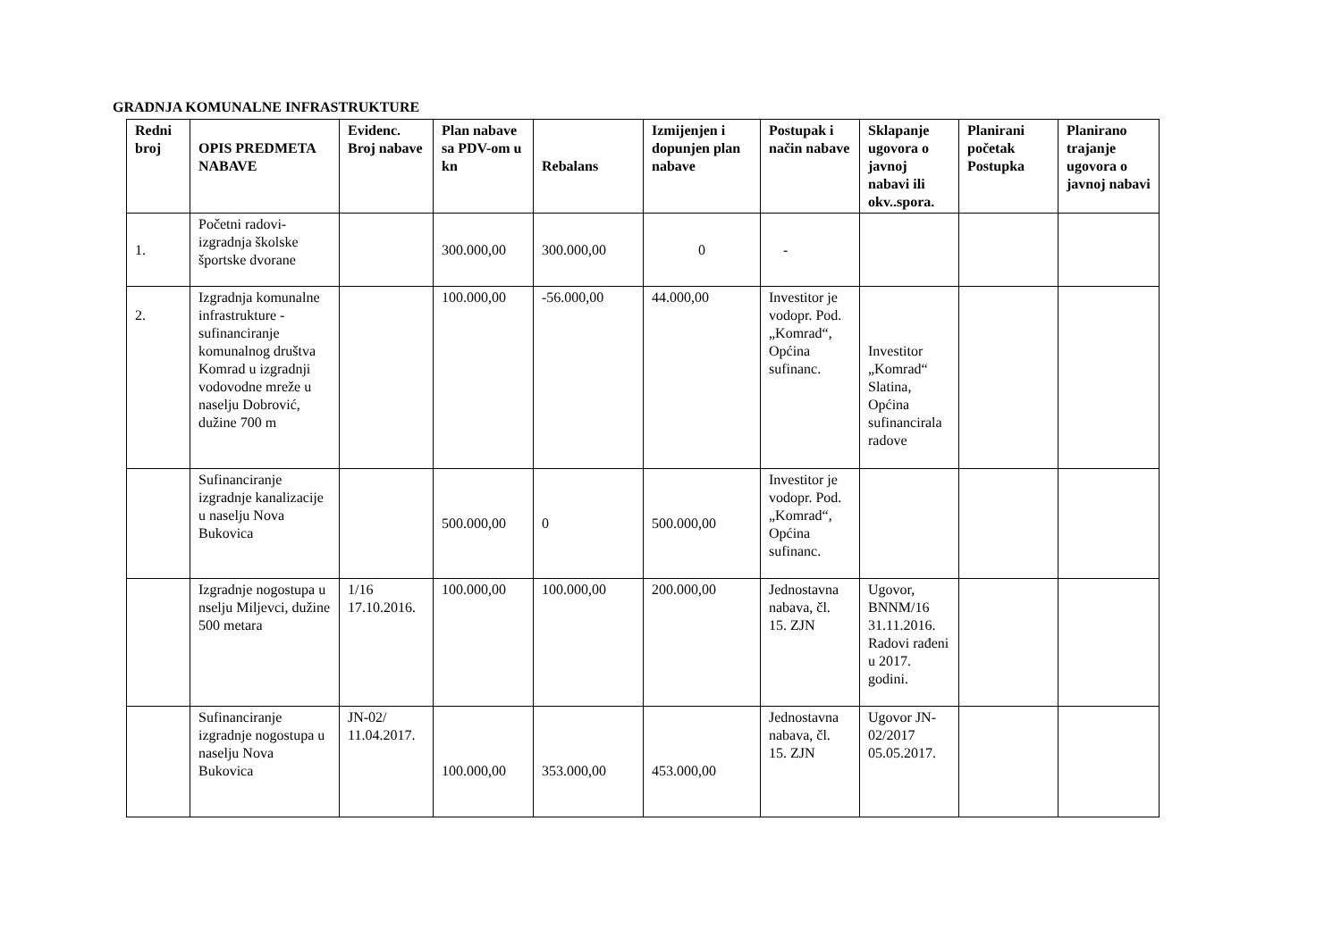GRADNJA KOMUNALNE INFRASTRUKTURE
| Redni broj | OPIS PREDMETA NABAVE | Evidenc. Broj nabave | Plan nabave sa PDV-om u kn | Rebalans | Izmijenjen i dopunjen plan nabave | Postupak i način nabave | Sklapanje ugovora o javnoj nabavi ili okv..spora. | Planirani početak Postupka | Planirano trajanje ugovora o javnoj nabavi |
| --- | --- | --- | --- | --- | --- | --- | --- | --- | --- |
| 1. | Početni radovi-izgradnja školske športske dvorane | | 300.000,00 | 300.000,00 | 0 | - | | | |
| 2. | Izgradnja komunalne infrastrukture -sufinanciranje komunalnog društva Komrad u izgradnji vodovodne mreže u naselju Dobrović, dužine 700 m | | 100.000,00 | -56.000,00 | 44.000,00 | Investitor je vodopr. Pod. „Komrad“, Općina sufinanc. | Investitor „Komrad“ Slatina, Općina sufinancirala radove | | |
| | Sufinanciranje izgradnje kanalizacije u naselju Nova Bukovica | | 500.000,00 | 0 | 500.000,00 | Investitor je vodopr. Pod. „Komrad“, Općina sufinanc. | | | |
| | Izgradnje nogostupa u nselju Miljevci, dužine 500 metara | 1/16 17.10.2016. | 100.000,00 | 100.000,00 | 200.000,00 | Jednostavna nabava, čl. 15. ZJN | Ugovor, BNNM/16 31.11.2016. Radovi rađeni u 2017. godini. | | |
| | Sufinanciranje izgradnje nogostupa u naselju Nova Bukovica | JN-02/ 11.04.2017. | 100.000,00 | 353.000,00 | 453.000,00 | Jednostavna nabava, čl. 15. ZJN | Ugovor JN-02/2017 05.05.2017. | | |